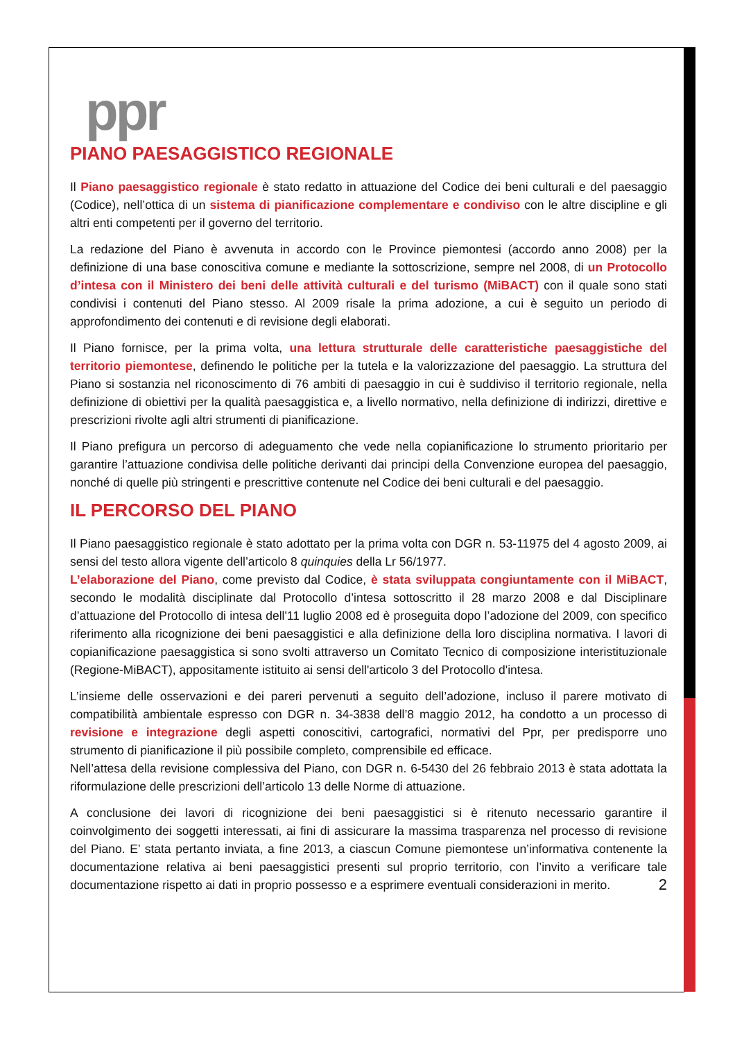ppr
PIANO PAESAGGISTICO REGIONALE
Il Piano paesaggistico regionale è stato redatto in attuazione del Codice dei beni culturali e del paesaggio (Codice), nell’ottica di un sistema di pianificazione complementare e condiviso con le altre discipline e gli altri enti competenti per il governo del territorio.
La redazione del Piano è avvenuta in accordo con le Province piemontesi (accordo anno 2008) per la definizione di una base conoscitiva comune e mediante la sottoscrizione, sempre nel 2008, di un Protocollo d’intesa con il Ministero dei beni delle attività culturali e del turismo (MiBACT) con il quale sono stati condivisi i contenuti del Piano stesso. Al 2009 risale la prima adozione, a cui è seguito un periodo di approfondimento dei contenuti e di revisione degli elaborati.
Il Piano fornisce, per la prima volta, una lettura strutturale delle caratteristiche paesaggistiche del territorio piemontese, definendo le politiche per la tutela e la valorizzazione del paesaggio. La struttura del Piano si sostanzia nel riconoscimento di 76 ambiti di paesaggio in cui è suddiviso il territorio regionale, nella definizione di obiettivi per la qualità paesaggistica e, a livello normativo, nella definizione di indirizzi, direttive e prescrizioni rivolte agli altri strumenti di pianificazione.
Il Piano prefigura un percorso di adeguamento che vede nella copianificazione lo strumento prioritario per garantire l’attuazione condivisa delle politiche derivanti dai principi della Convenzione europea del paesaggio, nonché di quelle più stringenti e prescrittive contenute nel Codice dei beni culturali e del paesaggio.
IL PERCORSO DEL PIANO
Il Piano paesaggistico regionale è stato adottato per la prima volta con DGR n. 53-11975 del 4 agosto 2009, ai sensi del testo allora vigente dell’articolo 8 quinquies della Lr 56/1977.
L’elaborazione del Piano, come previsto dal Codice, è stata sviluppata congiuntamente con il MiBACT, secondo le modalità disciplinate dal Protocollo d’intesa sottoscritto il 28 marzo 2008 e dal Disciplinare d’attuazione del Protocollo di intesa dell'11 luglio 2008 ed è proseguita dopo l’adozione del 2009, con specifico riferimento alla ricognizione dei beni paesaggistici e alla definizione della loro disciplina normativa. I lavori di copianificazione paesaggistica si sono svolti attraverso un Comitato Tecnico di composizione interistituzionale (Regione-MiBACT), appositamente istituito ai sensi dell'articolo 3 del Protocollo d'intesa.
L’insieme delle osservazioni e dei pareri pervenuti a seguito dell’adozione, incluso il parere motivato di compatibilità ambientale espresso con DGR n. 34-3838 dell’8 maggio 2012, ha condotto a un processo di revisione e integrazione degli aspetti conoscitivi, cartografici, normativi del Ppr, per predisporre uno strumento di pianificazione il più possibile completo, comprensibile ed efficace.
Nell’attesa della revisione complessiva del Piano, con DGR n. 6-5430 del 26 febbraio 2013 è stata adottata la riformulazione delle prescrizioni dell’articolo 13 delle Norme di attuazione.
A conclusione dei lavori di ricognizione dei beni paesaggistici si è ritenuto necessario garantire il coinvolgimento dei soggetti interessati, ai fini di assicurare la massima trasparenza nel processo di revisione del Piano. E’ stata pertanto inviata, a fine 2013, a ciascun Comune piemontese un’informativa contenente la documentazione relativa ai beni paesaggistici presenti sul proprio territorio, con l’invito a verificare tale documentazione rispetto ai dati in proprio possesso e a esprimere eventuali considerazioni in merito. 2